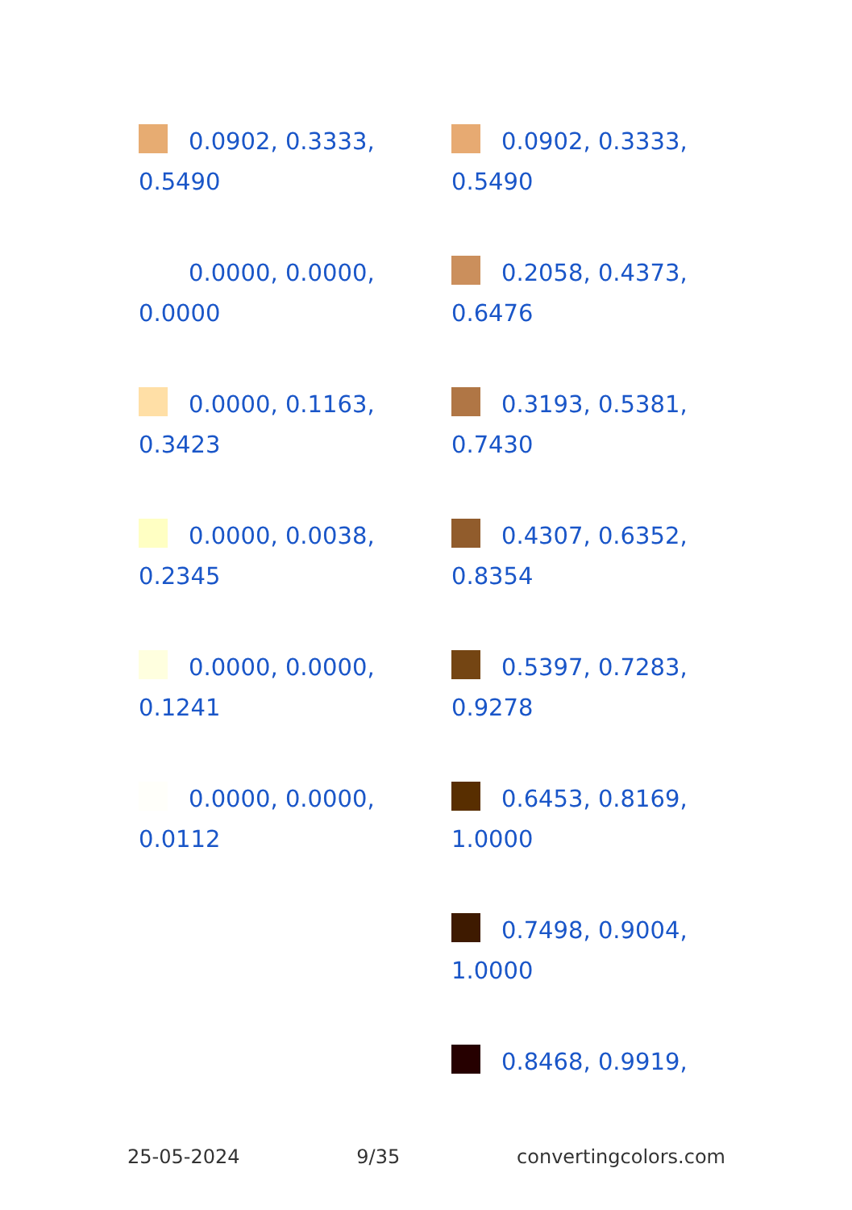0.0902, 0.3333,
0.5490
0.0000, 0.0000,
0.0000
0.0000, 0.1163,
0.3423
0.0000, 0.0038,
0.2345
0.0000, 0.0000,
0.1241
0.0000, 0.0000,
0.0112
0.0902, 0.3333,
0.5490
0.2058, 0.4373,
0.6476
0.3193, 0.5381,
0.7430
0.4307, 0.6352,
0.8354
0.5397, 0.7283,
0.9278
0.6453, 0.8169,
1.0000
0.7498, 0.9004,
1.0000
0.8468, 0.9919,
25-05-2024 9/35 convertingcolors.com